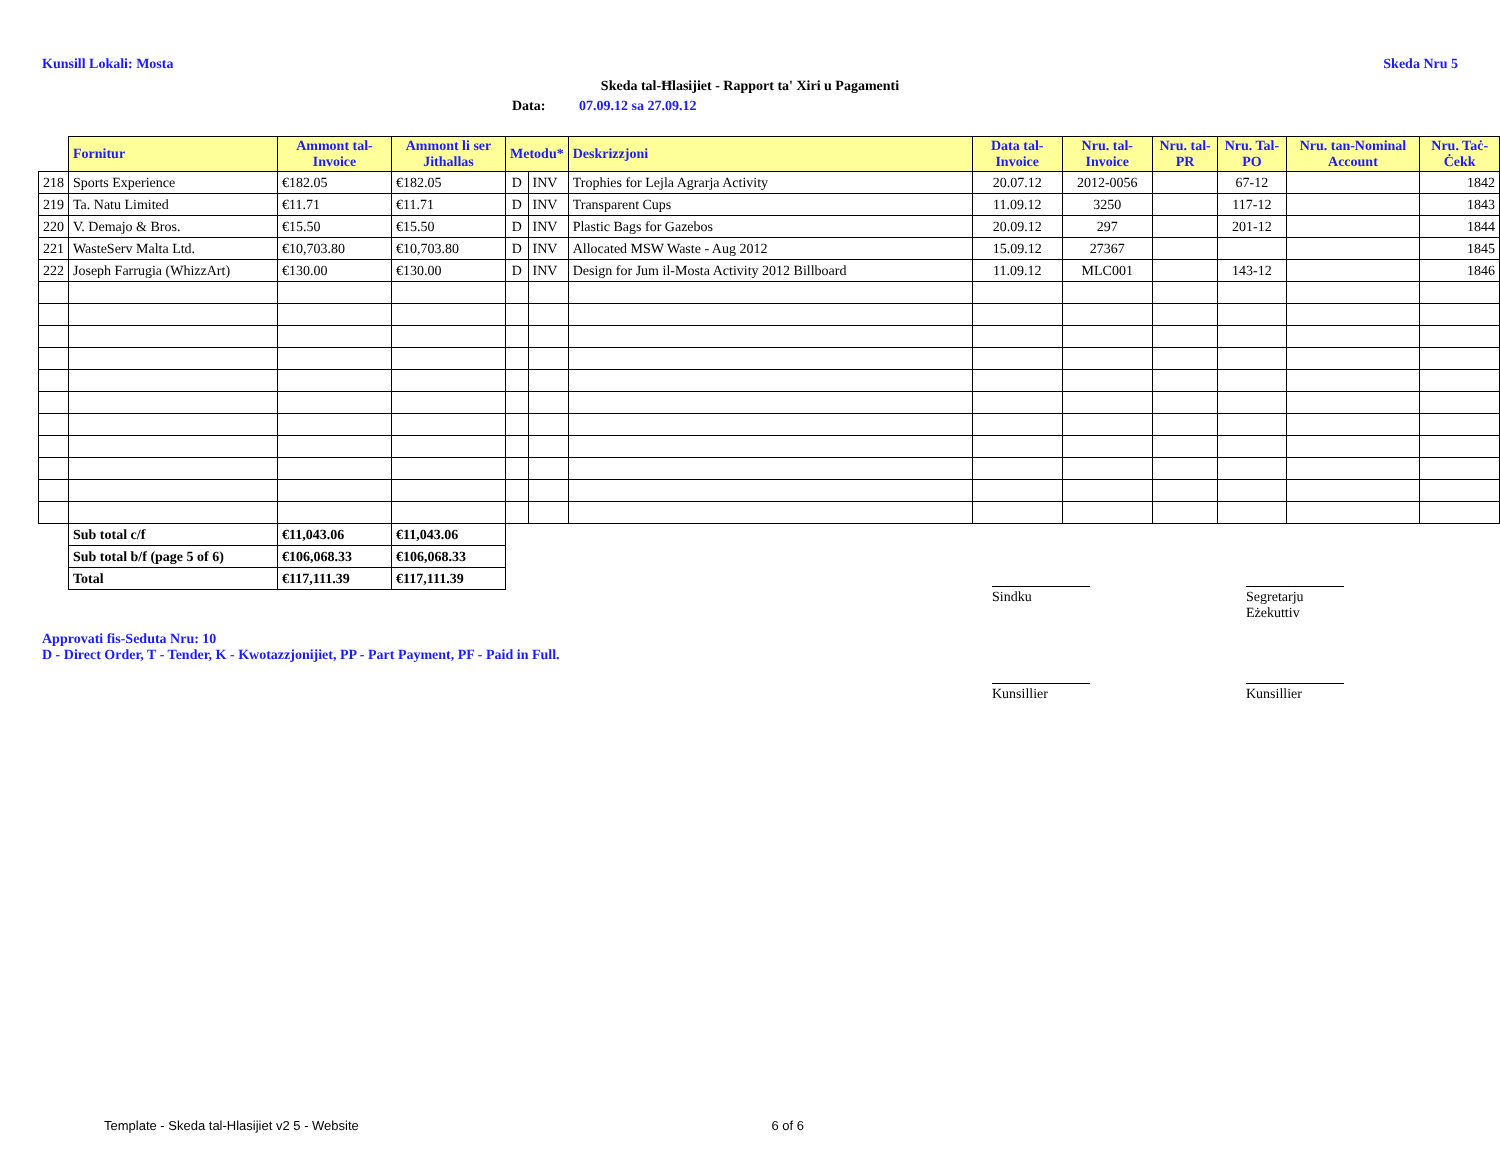Kunsill Lokali: Mosta Skeda Nru 5
Skeda tal-Ħlasijiet - Rapport ta' Xiri u Pagamenti
Data: 07.09.12 sa 27.09.12
| | Fornitur | Ammont tal-Invoice | Ammont li ser Jithallas | Metodu* | | Deskrizzjoni | Data tal-Invoice | Nru. tal-Invoice | Nru. tal-PR | Nru. Tal-PO | Nru. tan-Nominal Account | Nru. Taċ-Ċekk |
| --- | --- | --- | --- | --- | --- | --- | --- | --- | --- | --- | --- | --- |
| 218 | Sports Experience | €182.05 | €182.05 | D | INV | Trophies for Lejla Agrarja Activity | 20.07.12 | 2012-0056 | | 67-12 | | 1842 |
| 219 | Ta. Natu Limited | €11.71 | €11.71 | D | INV | Transparent Cups | 11.09.12 | 3250 | | 117-12 | | 1843 |
| 220 | V. Demajo & Bros. | €15.50 | €15.50 | D | INV | Plastic Bags for Gazebos | 20.09.12 | 297 | | 201-12 | | 1844 |
| 221 | WasteServ Malta Ltd. | €10,703.80 | €10,703.80 | D | INV | Allocated MSW Waste - Aug 2012 | 15.09.12 | 27367 | | | | 1845 |
| 222 | Joseph Farrugia (WhizzArt) | €130.00 | €130.00 | D | INV | Design for Jum il-Mosta Activity 2012 Billboard | 11.09.12 | MLC001 | | 143-12 | | 1846 |
| | Sub total c/f | €11,043.06 | €11,043.06 | | | | | | | | | |
| | Sub total b/f (page 5 of 6) | €106,068.33 | €106,068.33 | | | | | | | | | |
| | Total | €117,111.39 | €117,111.39 | | | | | | | | | |
Sindku Segretarju Eżekuttiv
Approvati fis-Seduta Nru: 10
D - Direct Order, T - Tender, K - Kwotazzjonijiet, PP - Part Payment, PF - Paid in Full.
Kunsillier Kunsillier
Template - Skeda tal-Hlasijiet v2 5 - Website 6 of 6